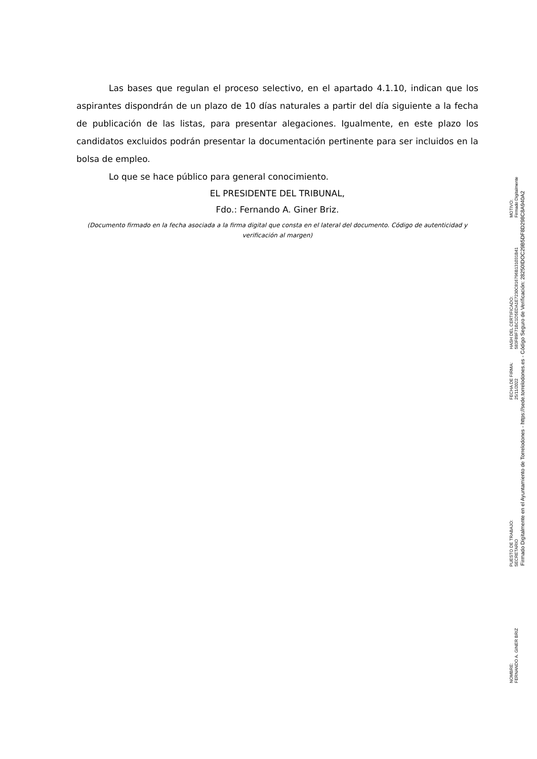Las bases que regulan el proceso selectivo, en el apartado 4.1.10, indican que los aspirantes dispondrán de un plazo de 10 días naturales a partir del día siguiente a la fecha de publicación de las listas, para presentar alegaciones. Igualmente, en este plazo los candidatos excluidos podrán presentar la documentación pertinente para ser incluidos en la bolsa de empleo.
Lo que se hace público para general conocimiento.
EL PRESIDENTE DEL TRIBUNAL,
Fdo.: Fernando A. Giner Briz.
(Documento firmado en la fecha asociada a la firma digital que consta en el lateral del documento. Código de autenticidad y verificación al margen)
NOMBRE:
FERNANDO A. GINER BRIZ
PUESTO DE TRABAJO:
SECRETARIO
FECHA DE FIRMA:
25/11/2022
HASH DEL CERTIFICADO:
583F89F71BC1D5EDA1E7230C816796B131031B41
MOTIVO:
Firmado Digitalmente
Firmado Digitalmente en el Ayuntamiento de Torrelodones - https://sede.torrelodones.es - Código Seguro de Verificación: 28250IDOC29B5DF8D298C8A940A2